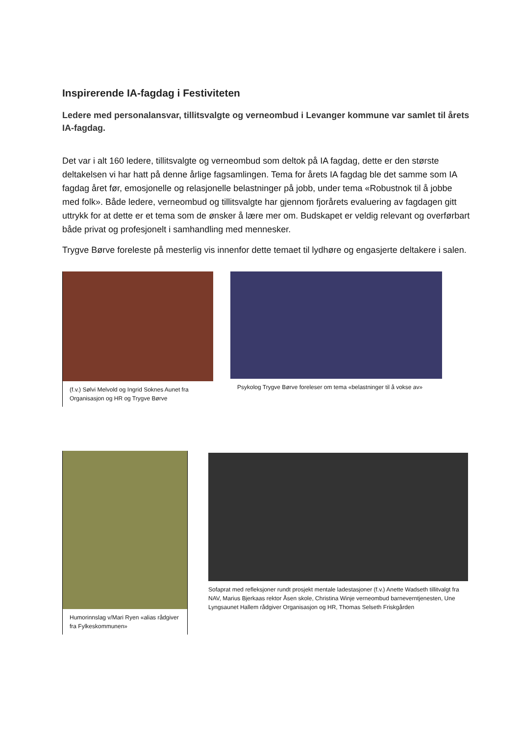Inspirerende IA-fagdag i Festiviteten
Ledere med personalansvar, tillitsvalgte og verneombud i Levanger kommune var samlet til årets IA-fagdag.
Det var i alt 160 ledere, tillitsvalgte og verneombud som deltok på IA fagdag, dette er den største deltakelsen vi har hatt på denne årlige fagsamlingen. Tema for årets IA fagdag ble det samme som IA fagdag året før, emosjonelle og relasjonelle belastninger på jobb, under tema «Robustnok til å jobbe med folk». Både ledere, verneombud og tillitsvalgte har gjennom fjorårets evaluering av fagdagen gitt uttrykk for at dette er et tema som de ønsker å lære mer om. Budskapet er veldig relevant og overførbart både privat og profesjonelt i samhandling med mennesker.
Trygve Børve foreleste på mesterlig vis innenfor dette temaet til lydhøre og engasjerte deltakere i salen.
(f.v.) Sølvi Melvold og Ingrid Soknes Aunet fra Organisasjon og HR og Trygve Børve
Psykolog Trygve Børve foreleser om tema «belastninger til å vokse av»
Humorinnslag v/Mari Ryen «alias rådgiver fra Fylkeskommunen»
Sofaprat med refleksjoner rundt prosjekt mentale ladestasjoner (f.v.) Anette Wadseth tillitvalgt fra NAV, Marius Bjerkaas rektor Åsen skole, Christina Winje verneombud barneverntjenesten, Une Lyngsaunet Hallem rådgiver Organisasjon og HR, Thomas Selseth Friskgården